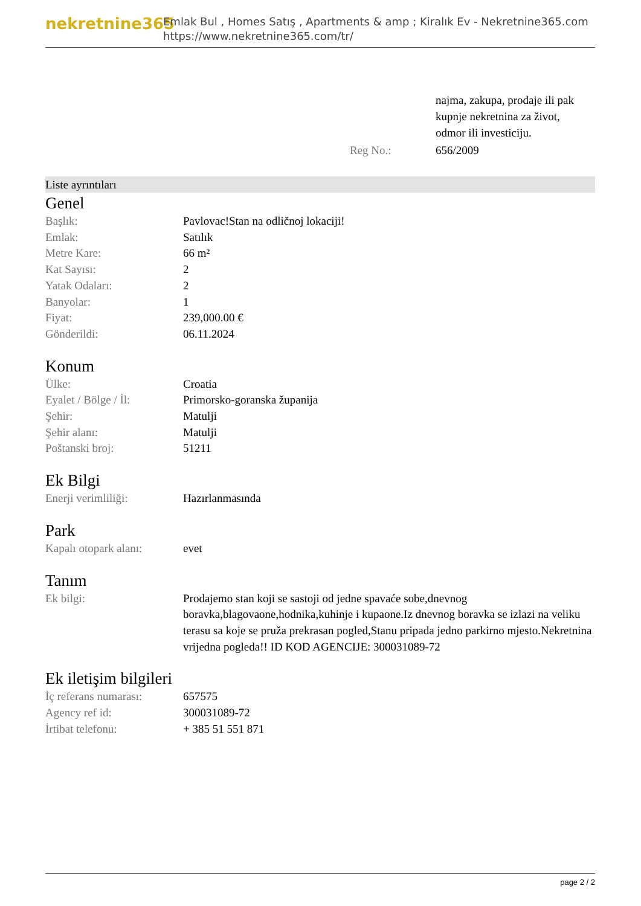nekretnine365
Emlak Bul , Homes Satış , Apartments & amp ; Kiralık Ev - Nekretnine365.com
https://www.nekretnine365.com/tr/
| | | najma, zakupa, prodaje ili pak kupnje nekretnina za život, odmor ili investiciju. |
| | Reg No.: | 656/2009 |
Liste ayrıntıları
Genel
| Başlık: | Pavlovac!Stan na odličnoj lokaciji! |
| Emlak: | Satılık |
| Metre Kare: | 66 m² |
| Kat Sayısı: | 2 |
| Yatak Odaları: | 2 |
| Banyolar: | 1 |
| Fiyat: | 239,000.00 € |
| Gönderildi: | 06.11.2024 |
Konum
| Ülke: | Croatia |
| Eyalet / Bölge / İl: | Primorsko-goranska županija |
| Şehir: | Matulji |
| Şehir alanı: | Matulji |
| Poštanski broj: | 51211 |
Ek Bilgi
| Enerji verimliliği: | Hazırlanmasında |
Park
| Kapalı otopark alanı: | evet |
Tanım
| Ek bilgi: | Prodajemo stan koji se sastoji od jedne spavaće sobe,dnevnog boravka,blagovaone,hodnika,kuhinje i kupaone.Iz dnevnog boravka se izlazi na veliku terasu sa koje se pruža prekrasan pogled,Stanu pripada jedno parkirno mjesto.Nekretnina vrijedna pogleda!! ID KOD AGENCIJE: 300031089-72 |
Ek iletişim bilgileri
| İç referans numarası: | 657575 |
| Agency ref id: | 300031089-72 |
| İrtibat telefonu: | + 385 51 551 871 |
page 2 / 2